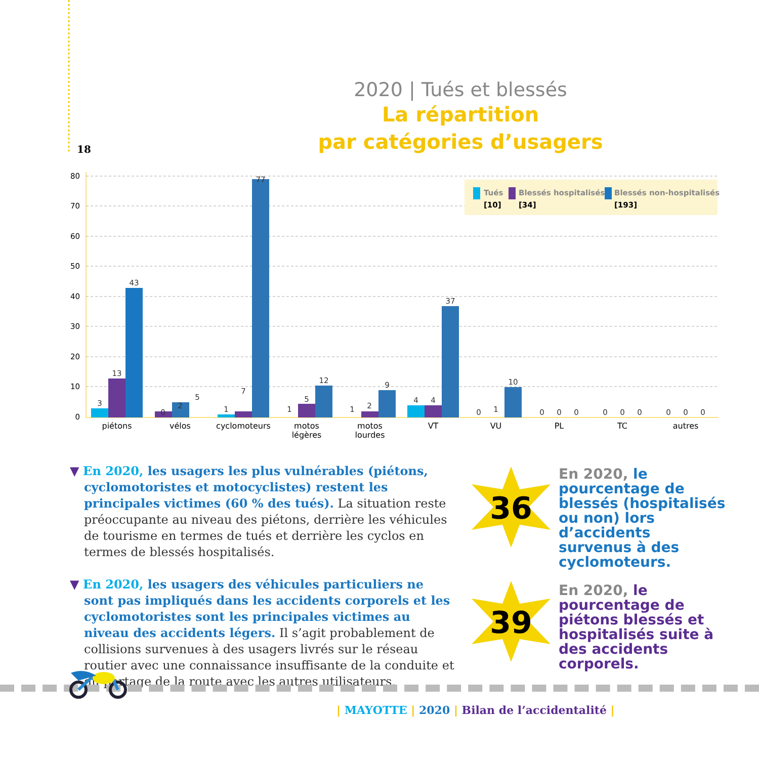18
2020 | Tués et blessés
La répartition
par catégories d’usagers
80
70
60
50
40
30
20
10
0
Tués
[10]
Blessés hospitalisés
[34]
Blessés non-hospitalisés
[193]
3
13
43
0
2
5
1
7
77
1
5
12
1
2
9
4
4
37
0
1
10
0
0
0
0
0
0
0
0
0
piétons
vélos
cyclomoteurs
motos
légères
motos
lourdes
VT
VU
PL
TC
autres
▼ En 2020, les usagers les plus vulnérables (piétons, cyclomotoristes et motocyclistes) restent les principales victimes (60 % des tués). La situation reste préoccupante au niveau des piétons, derrière les véhicules de tourisme en termes de tués et derrière les cyclos en termes de blessés hospitalisés.
▼ En 2020, les usagers des véhicules particuliers ne sont pas impliqués dans les accidents corporels et les cyclomotoristes sont les principales victimes au niveau des accidents légers. Il s’agit probablement de collisions survenues à des usagers livrés sur le réseau routier avec une connaissance insuffisante de la conduite et du partage de la route avec les autres utilisateurs.
36
En 2020, le pourcentage de blessés (hospitalisés ou non) lors d’accidents survenus à des cyclomoteurs.
39
En 2020, le pourcentage de piétons blessés et hospitalisés suite à des accidents corporels.
| MAYOTTE | 2020 | Bilan de l’accidentalité |